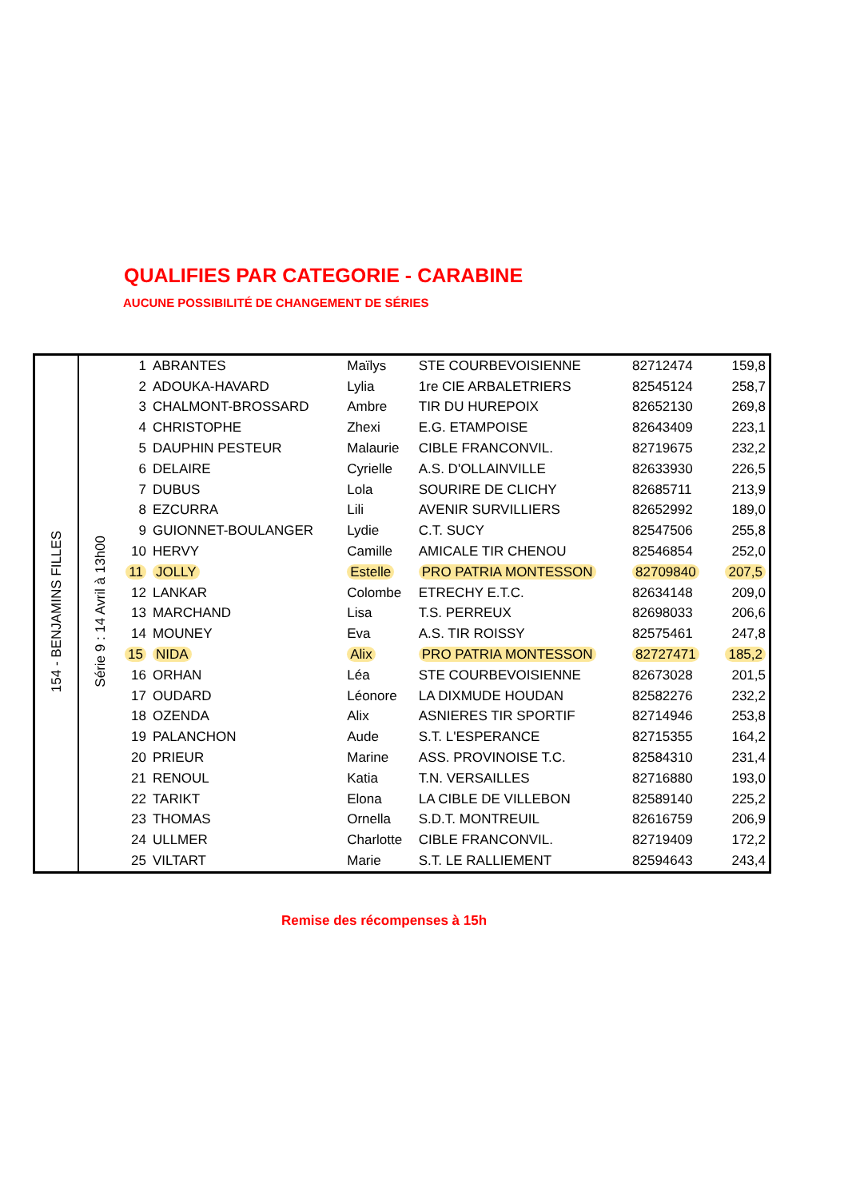QUALIFIES PAR CATEGORIE - CARABINE
AUCUNE POSSIBILITÉ DE CHANGEMENT DE SÉRIES
| 154 - BENJAMINS FILLES | Série 9 : 14 Avril à 13h00 | 1 | ABRANTES | Maïlys | STE COURBEVOISIENNE | 82712474 | 159,8 |
| | | 2 | ADOUKA-HAVARD | Lylia | 1re CIE ARBALETRIERS | 82545124 | 258,7 |
| | | 3 | CHALMONT-BROSSARD | Ambre | TIR DU HUREPOIX | 82652130 | 269,8 |
| | | 4 | CHRISTOPHE | Zhexi | E.G. ETAMPOISE | 82643409 | 223,1 |
| | | 5 | DAUPHIN PESTEUR | Malaurie | CIBLE FRANCONVIL. | 82719675 | 232,2 |
| | | 6 | DELAIRE | Cyrielle | A.S. D'OLLAINVILLE | 82633930 | 226,5 |
| | | 7 | DUBUS | Lola | SOURIRE DE CLICHY | 82685711 | 213,9 |
| | | 8 | EZCURRA | Lili | AVENIR SURVILLIERS | 82652992 | 189,0 |
| | | 9 | GUIONNET-BOULANGER | Lydie | C.T. SUCY | 82547506 | 255,8 |
| | | 10 | HERVY | Camille | AMICALE TIR CHENOU | 82546854 | 252,0 |
| | | 11 | JOLLY | Estelle | PRO PATRIA MONTESSON | 82709840 | 207,5 |
| | | 12 | LANKAR | Colombe | ETRECHY E.T.C. | 82634148 | 209,0 |
| | | 13 | MARCHAND | Lisa | T.S. PERREUX | 82698033 | 206,6 |
| | | 14 | MOUNEY | Eva | A.S. TIR ROISSY | 82575461 | 247,8 |
| | | 15 | NIDA | Alix | PRO PATRIA MONTESSON | 82727471 | 185,2 |
| | | 16 | ORHAN | Léa | STE COURBEVOISIENNE | 82673028 | 201,5 |
| | | 17 | OUDARD | Léonore | LA DIXMUDE HOUDAN | 82582276 | 232,2 |
| | | 18 | OZENDA | Alix | ASNIERES TIR SPORTIF | 82714946 | 253,8 |
| | | 19 | PALANCHON | Aude | S.T. L'ESPERANCE | 82715355 | 164,2 |
| | | 20 | PRIEUR | Marine | ASS. PROVINOISE T.C. | 82584310 | 231,4 |
| | | 21 | RENOUL | Katia | T.N. VERSAILLES | 82716880 | 193,0 |
| | | 22 | TARIKT | Elona | LA CIBLE DE VILLEBON | 82589140 | 225,2 |
| | | 23 | THOMAS | Ornella | S.D.T. MONTREUIL | 82616759 | 206,9 |
| | | 24 | ULLMER | Charlotte | CIBLE FRANCONVIL. | 82719409 | 172,2 |
| | | 25 | VILTART | Marie | S.T. LE RALLIEMENT | 82594643 | 243,4 |
Remise des récompenses à 15h